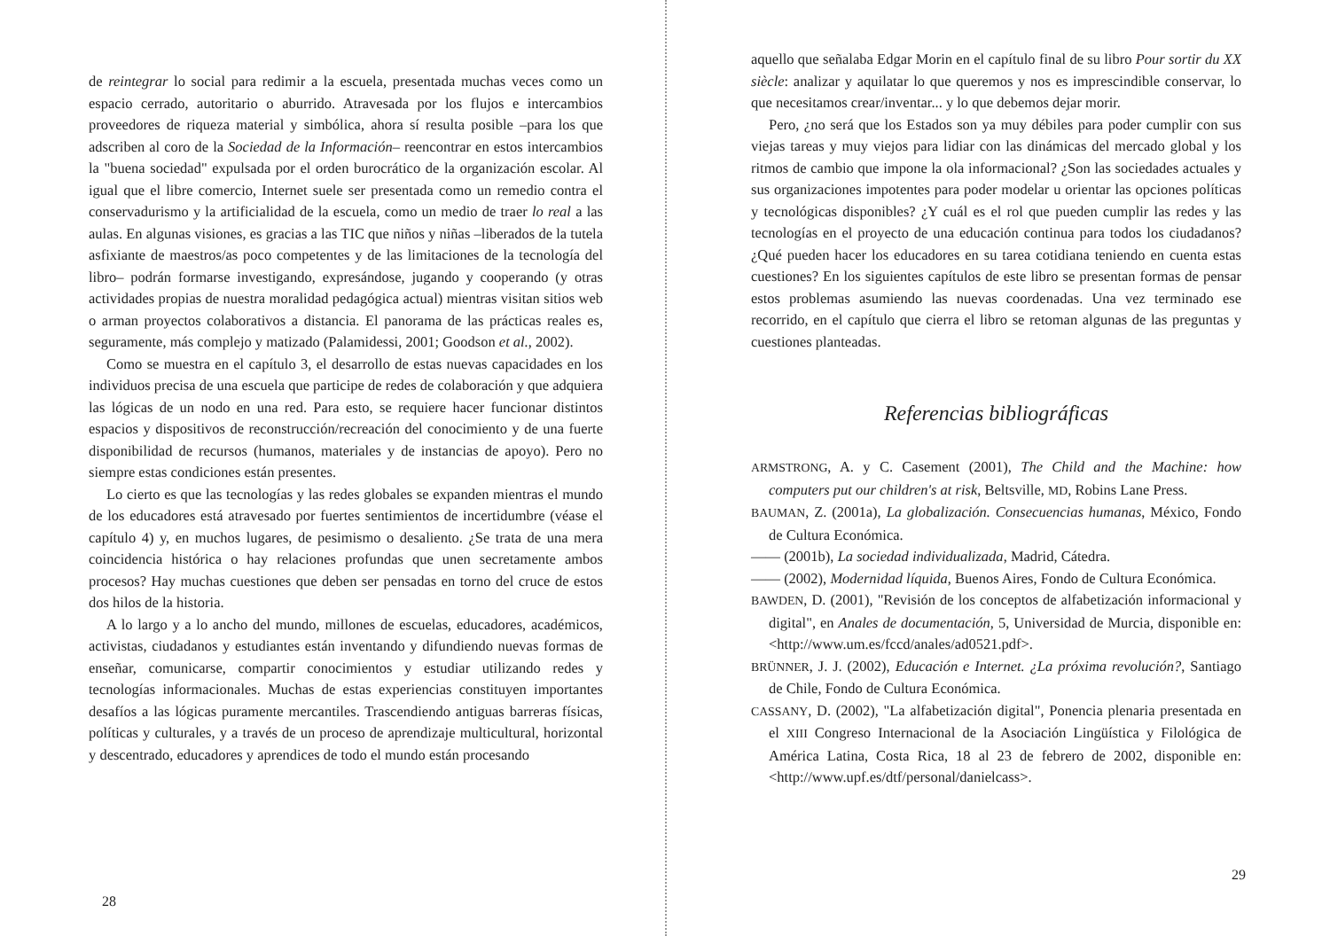de reintegrar lo social para redimir a la escuela, presentada muchas veces como un espacio cerrado, autoritario o aburrido. Atravesada por los flujos e intercambios proveedores de riqueza material y simbólica, ahora sí resulta posible –para los que adscriben al coro de la Sociedad de la Información– reencontrar en estos intercambios la "buena sociedad" expulsada por el orden burocrático de la organización escolar. Al igual que el libre comercio, Internet suele ser presentada como un remedio contra el conservadurismo y la artificialidad de la escuela, como un medio de traer lo real a las aulas. En algunas visiones, es gracias a las TIC que niños y niñas –liberados de la tutela asfixiante de maestros/as poco competentes y de las limitaciones de la tecnología del libro– podrán formarse investigando, expresándose, jugando y cooperando (y otras actividades propias de nuestra moralidad pedagógica actual) mientras visitan sitios web o arman proyectos colaborativos a distancia. El panorama de las prácticas reales es, seguramente, más complejo y matizado (Palamidessi, 2001; Goodson et al., 2002).
Como se muestra en el capítulo 3, el desarrollo de estas nuevas capacidades en los individuos precisa de una escuela que participe de redes de colaboración y que adquiera las lógicas de un nodo en una red. Para esto, se requiere hacer funcionar distintos espacios y dispositivos de reconstrucción/recreación del conocimiento y de una fuerte disponibilidad de recursos (humanos, materiales y de instancias de apoyo). Pero no siempre estas condiciones están presentes.
Lo cierto es que las tecnologías y las redes globales se expanden mientras el mundo de los educadores está atravesado por fuertes sentimientos de incertidumbre (véase el capítulo 4) y, en muchos lugares, de pesimismo o desaliento. ¿Se trata de una mera coincidencia histórica o hay relaciones profundas que unen secretamente ambos procesos? Hay muchas cuestiones que deben ser pensadas en torno del cruce de estos dos hilos de la historia.
A lo largo y a lo ancho del mundo, millones de escuelas, educadores, académicos, activistas, ciudadanos y estudiantes están inventando y difundiendo nuevas formas de enseñar, comunicarse, compartir conocimientos y estudiar utilizando redes y tecnologías informacionales. Muchas de estas experiencias constituyen importantes desafíos a las lógicas puramente mercantiles. Trascendiendo antiguas barreras físicas, políticas y culturales, y a través de un proceso de aprendizaje multicultural, horizontal y descentrado, educadores y aprendices de todo el mundo están procesando
28
aquello que señalaba Edgar Morin en el capítulo final de su libro Pour sortir du XX siècle: analizar y aquilatar lo que queremos y nos es imprescindible conservar, lo que necesitamos crear/inventar... y lo que debemos dejar morir.
Pero, ¿no será que los Estados son ya muy débiles para poder cumplir con sus viejas tareas y muy viejos para lidiar con las dinámicas del mercado global y los ritmos de cambio que impone la ola informacional? ¿Son las sociedades actuales y sus organizaciones impotentes para poder modelar u orientar las opciones políticas y tecnológicas disponibles? ¿Y cuál es el rol que pueden cumplir las redes y las tecnologías en el proyecto de una educación continua para todos los ciudadanos? ¿Qué pueden hacer los educadores en su tarea cotidiana teniendo en cuenta estas cuestiones? En los siguientes capítulos de este libro se presentan formas de pensar estos problemas asumiendo las nuevas coordenadas. Una vez terminado ese recorrido, en el capítulo que cierra el libro se retoman algunas de las preguntas y cuestiones planteadas.
Referencias bibliográficas
ARMSTRONG, A. y C. Casement (2001), The Child and the Machine: how computers put our children's at risk, Beltsville, MD, Robins Lane Press.
BAUMAN, Z. (2001a), La globalización. Consecuencias humanas, México, Fondo de Cultura Económica.
—— (2001b), La sociedad individualizada, Madrid, Cátedra.
—— (2002), Modernidad líquida, Buenos Aires, Fondo de Cultura Económica.
BAWDEN, D. (2001), "Revisión de los conceptos de alfabetización informacional y digital", en Anales de documentación, 5, Universidad de Murcia, disponible en: <http://www.um.es/fccd/anales/ad0521.pdf>.
BRÜNNER, J. J. (2002), Educación e Internet. ¿La próxima revolución?, Santiago de Chile, Fondo de Cultura Económica.
CASSANY, D. (2002), "La alfabetización digital", Ponencia plenaria presentada en el XIII Congreso Internacional de la Asociación Lingüística y Filológica de América Latina, Costa Rica, 18 al 23 de febrero de 2002, disponible en: <http://www.upf.es/dtf/personal/danielcass>.
29